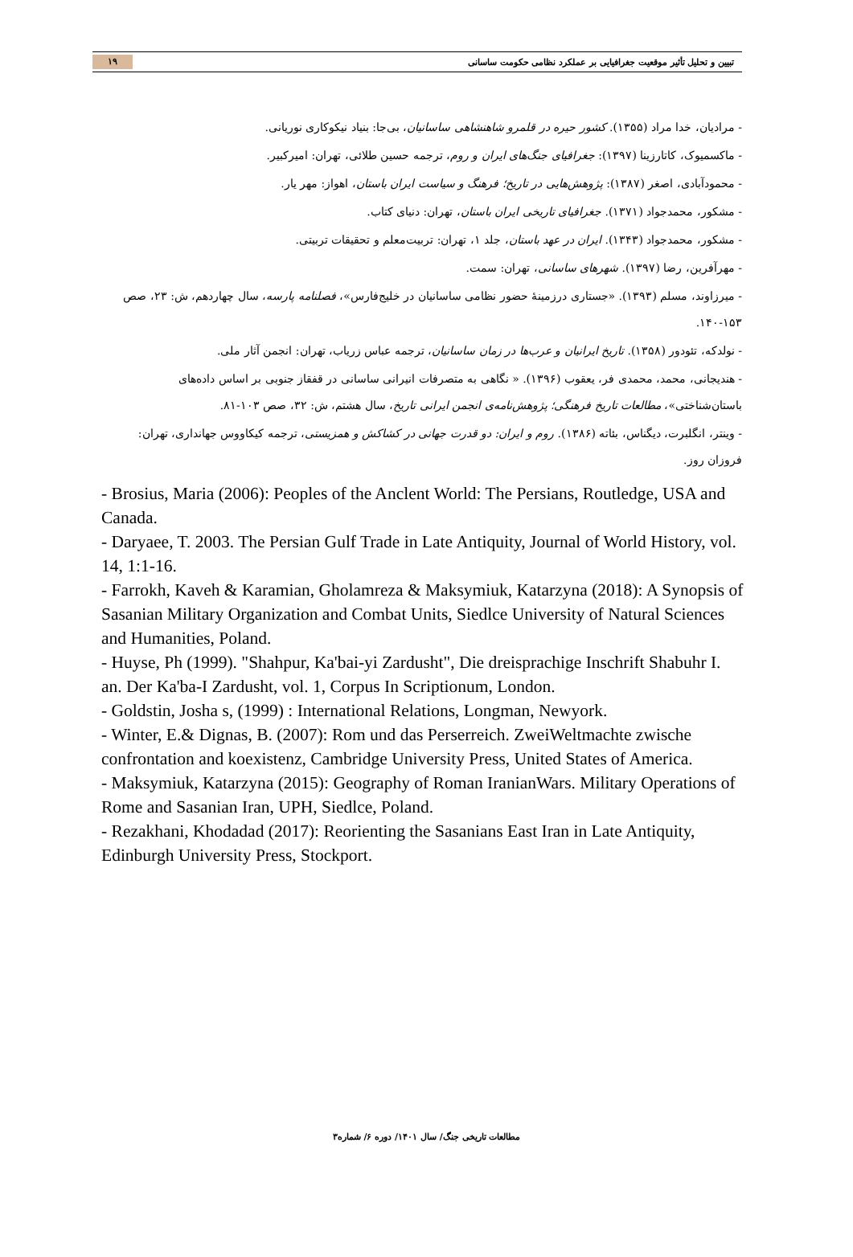تبیین و تحلیل تأثیر موقعیت جغرافیایی بر عملکرد نظامی حکومت ساسانی ۱۹
- مرادیان، خدا مراد (۱۳۵۵). کشور حیره در قلمرو شاهنشاهی ساسانیان، بی‌جا: بنیاد نیکوکاری نوریانی.
- ماکسمیوک، کاتارزینا (۱۳۹۷): جغرافیای جنگ‌های ایران و روم، ترجمه حسین طلائی، تهران: امیرکبیر.
- محمودآبادی، اصغر (۱۳۸۷): پژوهش‌هایی در تاریخ؛ فرهنگ و سیاست ایران باستان، اهواز: مهر یار.
- مشکور، محمدجواد (۱۳۷۱). جغرافیای تاریخی ایران باستان، تهران: دنیای کتاب.
- مشکور، محمدجواد (۱۳۴۳). ایران در عهد باستان، جلد ۱، تهران: تربیت‌معلم و تحقیقات تربیتی.
- مهرآفرین، رضا (۱۳۹۷). شهرهای ساسانی، تهران: سمت.
- میرزاوند، مسلم (۱۳۹۳). «جستاری درزمینهٔ حضور نظامی ساسانیان در خلیج‌فارس»، فصلنامه پارسه، سال چهاردهم، ش: ۲۳، صص ۱۵۳-۱۴۰.
- نولدکه، تئودور (۱۳۵۸). تاریخ ایرانیان و عرب‌ها در زمان ساسانیان، ترجمه عباس زریاب، تهران: انجمن آثار ملی.
- هندیجانی، محمد، محمدی فر، یعقوب (۱۳۹۶). « نگاهی به متصرفات انیرانی ساسانی در قفقاز جنوبی بر اساس داده‌های باستان‌شناختی»، مطالعات تاریخ فرهنگی؛ پژوهش‌نامه‌ی انجمن ایرانی تاریخ، سال هشتم، ش: ۳۲، صص ۱۰۳-۸۱.
- وینتر، انگلبرت، دیگناس، بئاته (۱۳۸۶). روم و ایران: دو قدرت جهانی در کشاکش و همزیستی، ترجمه کیکاووس جهانداری، تهران: فروزان روز.
- Brosius, Maria (2006): Peoples of the Anclent World: The Persians, Routledge, USA and Canada.
- Daryaee, T. 2003. The Persian Gulf Trade in Late Antiquity, Journal of World History, vol. 14, 1:1-16.
- Farrokh, Kaveh & Karamian, Gholamreza & Maksymiuk, Katarzyna (2018): A Synopsis of Sasanian Military Organization and Combat Units, Siedlce University of Natural Sciences and Humanities, Poland.
- Huyse, Ph (1999). "Shahpur, Ka'bai-yi Zardusht", Die dreisprachige Inschrift Shabuhr I. an. Der Ka'ba-I Zardusht, vol. 1, Corpus In Scriptionum, London.
- Goldstin, Josha s, (1999) : International Relations, Longman, Newyork.
- Winter, E.& Dignas, B. (2007): Rom und das Perserreich. ZweiWeltmachte zwische confrontation and koexistenz, Cambridge University Press, United States of America.
- Maksymiuk, Katarzyna (2015): Geography of Roman IranianWars. Military Operations of Rome and Sasanian Iran, UPH, Siedlce, Poland.
- Rezakhani, Khodadad (2017): Reorienting the Sasanians East Iran in Late Antiquity, Edinburgh University Press, Stockport.
مطالعات تاریخی جنگ/ سال ۱۴۰۱/ دوره ۶/ شماره۳